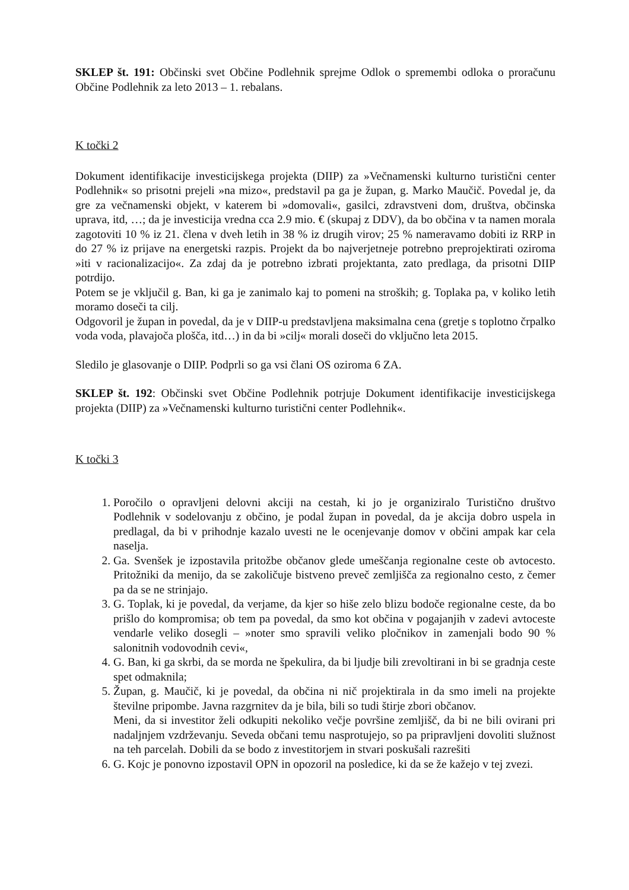SKLEP št. 191: Občinski svet Občine Podlehnik sprejme Odlok o spremembi odloka o proračunu Občine Podlehnik za leto 2013 – 1. rebalans.
K točki 2
Dokument identifikacije investicijskega projekta (DIIP) za »Večnamenski kulturno turistični center Podlehnik« so prisotni prejeli »na mizo«, predstavil pa ga je župan, g. Marko Maučič. Povedal je, da gre za večnamenski objekt, v katerem bi »domovali«, gasilci, zdravstveni dom, društva, občinska uprava, itd, …; da je investicija vredna cca 2.9 mio. € (skupaj z DDV), da bo občina v ta namen morala zagotoviti 10 % iz 21. člena v dveh letih in 38 % iz drugih virov; 25 % nameravamo dobiti iz RRP in do 27 % iz prijave na energetski razpis. Projekt da bo najverjetneje potrebno preprojektirati oziroma »iti v racionalizacijo«. Za zdaj da je potrebno izbrati projektanta, zato predlaga, da prisotni DIIP potrdijo.
Potem se je vključil g. Ban, ki ga je zanimalo kaj to pomeni na stroških; g. Toplaka pa, v koliko letih moramo doseči ta cilj.
Odgovoril je župan in povedal, da je v DIIP-u predstavljena maksimalna cena (gretje s toplotno črpalko voda voda, plavajoča plošča, itd…) in da bi »cilj« morali doseči do vključno leta 2015.
Sledilo je glasovanje o DIIP. Podprli so ga vsi člani OS oziroma 6 ZA.
SKLEP št. 192: Občinski svet Občine Podlehnik potrjuje Dokument identifikacije investicijskega projekta (DIIP) za »Večnamenski kulturno turistični center Podlehnik«.
K točki 3
1. Poročilo o opravljeni delovni akciji na cestah, ki jo je organiziralo Turistično društvo Podlehnik v sodelovanju z občino, je podal župan in povedal, da je akcija dobro uspela in predlagal, da bi v prihodnje kazalo uvesti ne le ocenjevanje domov v občini ampak kar cela naselja.
2. Ga. Svenšek je izpostavila pritožbe občanov glede umeščanja regionalne ceste ob avtocesto. Pritožniki da menijo, da se zakoličuje bistveno preveč zemljišča za regionalno cesto, z čemer pa da se ne strinjajo.
3. G. Toplak, ki je povedal, da verjame, da kjer so hiše zelo blizu bodoče regionalne ceste, da bo prišlo do kompromisa; ob tem pa povedal, da smo kot občina v pogajanjih v zadevi avtoceste vendarle veliko dosegli – »noter smo spravili veliko pločnikov in zamenjali bodo 90 % salonitnih vodovodnih cevi«,
4. G. Ban, ki ga skrbi, da se morda ne špekulira, da bi ljudje bili zrevoltirani in bi se gradnja ceste spet odmaknila;
5. Župan, g. Maučič, ki je povedal, da občina ni nič projektirala in da smo imeli na projekte številne pripombe. Javna razgrnitev da je bila, bili so tudi štirje zbori občanov.
Meni, da si investitor želi odkupiti nekoliko večje površine zemljišč, da bi ne bili ovirani pri nadaljnjem vzdrževanju. Seveda občani temu nasprotujejo, so pa pripravljeni dovoliti služnost na teh parcelah. Dobili da se bodo z investitorjem in stvari poskušali razrešiti
6. G. Kojc je ponovno izpostavil OPN in opozoril na posledice, ki da se že kažejo v tej zvezi.